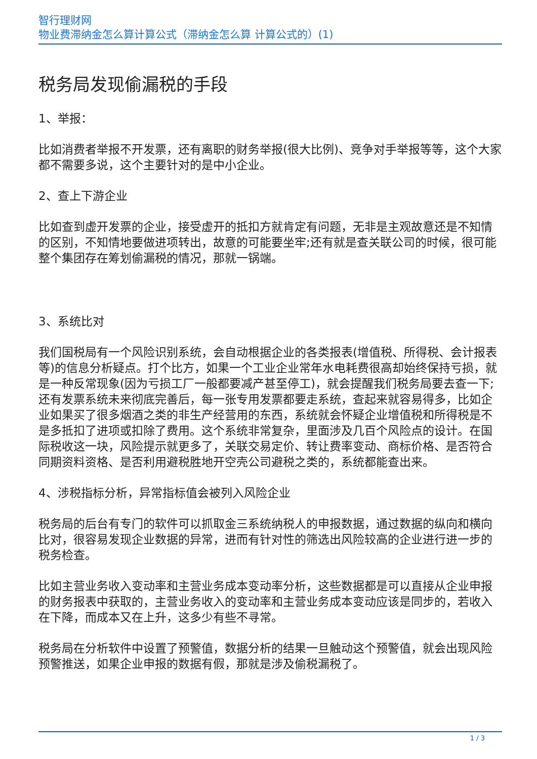智行理财网
物业费滞纳金怎么算计算公式（滞纳金怎么算 计算公式的）(1)
税务局发现偷漏税的手段
1、举报：
比如消费者举报不开发票，还有离职的财务举报(很大比例)、竞争对手举报等等，这个大家都不需要多说，这个主要针对的是中小企业。
2、查上下游企业
比如查到虚开发票的企业，接受虚开的抵扣方就肯定有问题，无非是主观故意还是不知情的区别，不知情地要做进项转出，故意的可能要坐牢;还有就是查关联公司的时候，很可能整个集团存在筹划偷漏税的情况，那就一锅端。
3、系统比对
我们国税局有一个风险识别系统，会自动根据企业的各类报表(增值税、所得税、会计报表等)的信息分析疑点。打个比方，如果一个工业企业常年水电耗费很高却始终保持亏损，就是一种反常现象(因为亏损工厂一般都要减产甚至停工)，就会提醒我们税务局要去查一下;还有发票系统未来彻底完善后，每一张专用发票都要走系统，查起来就容易得多，比如企业如果买了很多烟酒之类的非生产经营用的东西，系统就会怀疑企业增值税和所得税是不是多抵扣了进项或扣除了费用。这个系统非常复杂，里面涉及几百个风险点的设计。在国际税收这一块，风险提示就更多了，关联交易定价、转让费率变动、商标价格、是否符合同期资料资格、是否利用避税胜地开空壳公司避税之类的，系统都能查出来。
4、涉税指标分析，异常指标值会被列入风险企业
税务局的后台有专门的软件可以抓取金三系统纳税人的申报数据，通过数据的纵向和横向比对，很容易发现企业数据的异常，进而有针对性的筛选出风险较高的企业进行进一步的税务检查。
比如主营业务收入变动率和主营业务成本变动率分析，这些数据都是可以直接从企业申报的财务报表中获取的，主营业务收入的变动率和主营业务成本变动应该是同步的，若收入在下降，而成本又在上升，这多少有些不寻常。
税务局在分析软件中设置了预警值，数据分析的结果一旦触动这个预警值，就会出现风险预警推送，如果企业申报的数据有假，那就是涉及偷税漏税了。
1 / 3